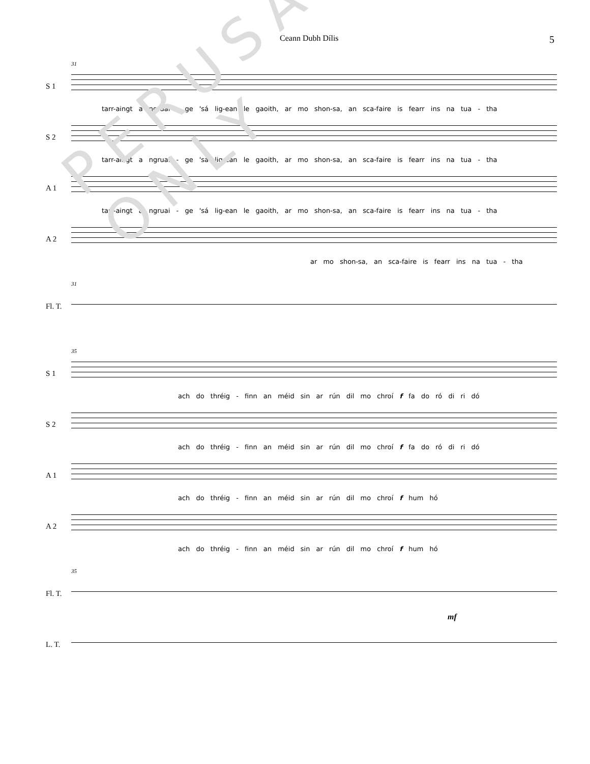Ceann Dubh Dílis 5
31
S 1
tarr-aingt a ngruai - ge 'sá lig-ean le gaoith, ar mo shon-sa, an sca-faire is fearr ins na tua - tha
S 2
tarr-aingt a ngruai - ge 'sá lig-ean le gaoith, ar mo shon-sa, an sca-faire is fearr ins na tua - tha
A 1
tarr-aingt a ngruai - ge 'sá lig-ean le gaoith, ar mo shon-sa, an sca-faire is fearr ins na tua - tha
A 2
ar mo shon-sa, an sca-faire is fearr ins na tua - tha
31
Fl. T.
35
S 1
ach do thréig - finn an méid sin ar rún dil mo chroí f fa do ró di ri dó
S 2
ach do thréig - finn an méid sin ar rún dil mo chroí f fa do ró di ri dó
A 1
ach do thréig - finn an méid sin ar rún dil mo chroí f hum hó
A 2
ach do thréig - finn an méid sin ar rún dil mo chroí f hum hó
35
Fl. T.
mf
L. T.
PERUSAL ONLY